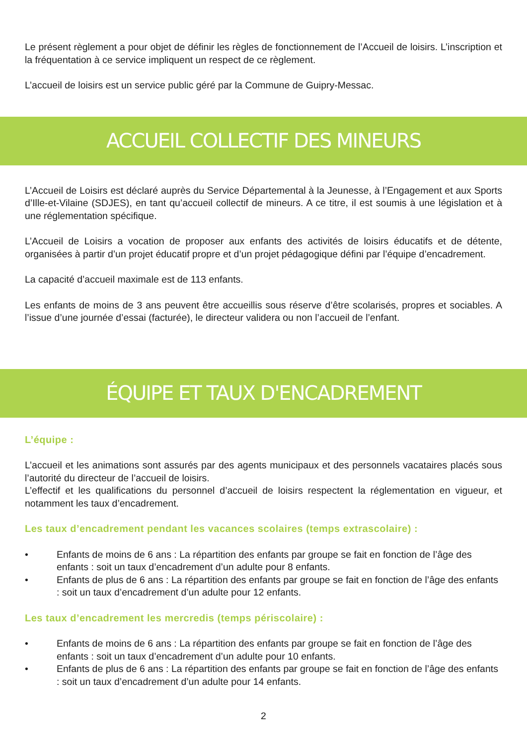Le présent règlement a pour objet de définir les règles de fonctionnement de l’Accueil de loisirs. L’ins­cription et la fréquentation à ce service impliquent un respect de ce règlement.
L’accueil de loisirs est un service public géré par la Commune de Guipry-Messac.
ACCUEIL COLLECTIF DES MINEURS
L’Accueil de Loisirs est déclaré auprès du Service Départemental à la Jeunesse, à l’Engagement et aux Sports d’Ille-et-Vilaine (SDJES), en tant qu’accueil collectif de mineurs. A ce titre, il est soumis à une législation et à une réglementation spécifique.
L’Accueil de Loisirs a vocation de proposer aux enfants des activités de loisirs éducatifs et de détente, organisées à partir d’un projet éducatif propre et d’un projet pédagogique défini par l’équipe d’enca­drement.
La capacité d’accueil maximale est de 113 enfants.
Les enfants de moins de 3 ans peuvent être accueillis sous réserve d’être scolarisés, propres et so­ciables. A l’issue d’une journée d’essai (facturée), le directeur validera ou non l’accueil de l’enfant.
ÉQUIPE ET TAUX D'ENCADREMENT
L’équipe :
L’accueil et les animations sont assurés par des agents municipaux et des personnels vacataires pla­cés sous l’autorité du directeur de l’accueil de loisirs.
L’effectif et les qualifications du personnel d’accueil de loisirs respectent la réglementation en vigueur, et notamment les taux d’encadrement.
Les taux d’encadrement pendant les vacances scolaires (temps extrascolaire) :
• Enfants de moins de 6 ans : La répartition des enfants par groupe se fait en fonction de l’âge des enfants : soit un taux d’encadrement d’un adulte pour 8 enfants.
• Enfants de plus de 6 ans : La répartition des enfants par groupe se fait en fonction de l’âge des enfants : soit un taux d’encadrement d’un adulte pour 12 enfants.
Les taux d’encadrement les mercredis (temps périscolaire) :
• Enfants de moins de 6 ans : La répartition des enfants par groupe se fait en fonction de l’âge des enfants : soit un taux d’encadrement d’un adulte pour 10 enfants.
• Enfants de plus de 6 ans : La répartition des enfants par groupe se fait en fonction de l’âge des enfants : soit un taux d’encadrement d’un adulte pour 14 enfants.
2